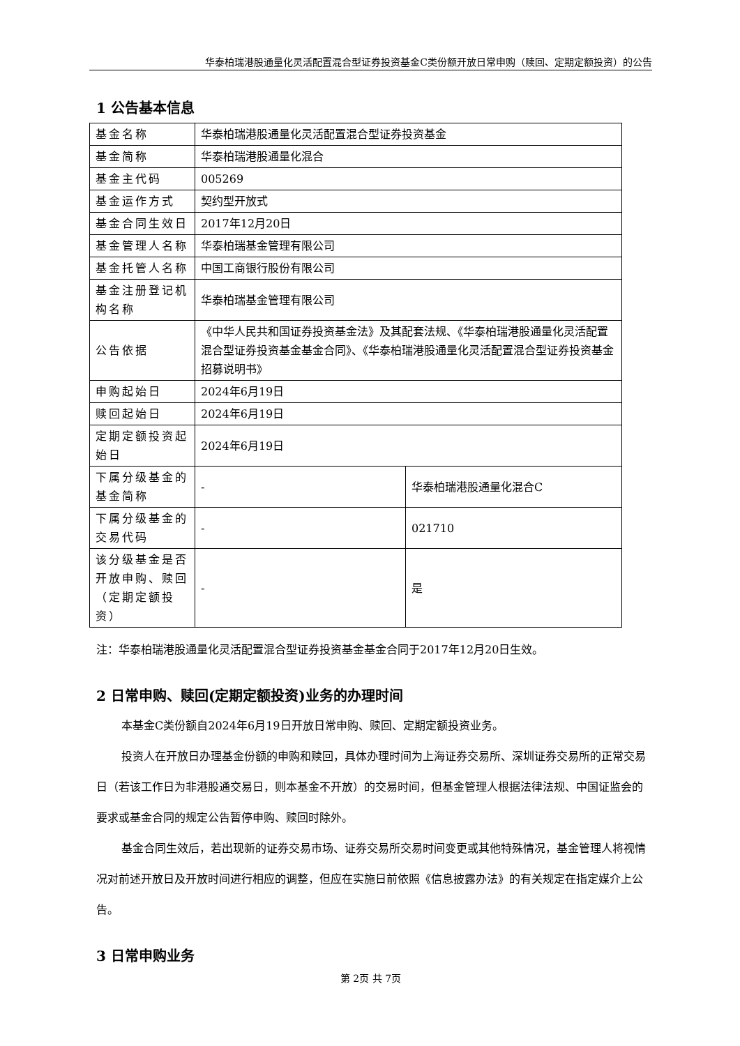华泰柏瑞港股通量化灵活配置混合型证券投资基金C类份额开放日常申购（赎回、定期定额投资）的公告
1 公告基本信息
| 基金名称 | 华泰柏瑞港股通量化灵活配置混合型证券投资基金 | |
| 基金简称 | 华泰柏瑞港股通量化混合 | |
| 基金主代码 | 005269 | |
| 基金运作方式 | 契约型开放式 | |
| 基金合同生效日 | 2017年12月20日 | |
| 基金管理人名称 | 华泰柏瑞基金管理有限公司 | |
| 基金托管人名称 | 中国工商银行股份有限公司 | |
| 基金注册登记机构名称 | 华泰柏瑞基金管理有限公司 | |
| 公告依据 | 《中华人民共和国证券投资基金法》及其配套法规、《华泰柏瑞港股通量化灵活配置混合型证券投资基金基金合同》、《华泰柏瑞港股通量化灵活配置混合型证券投资基金招募说明书》 | |
| 申购起始日 | 2024年6月19日 | |
| 赎回起始日 | 2024年6月19日 | |
| 定期定额投资起始日 | 2024年6月19日 | |
| 下属分级基金的基金简称 | - | 华泰柏瑞港股通量化混合C |
| 下属分级基金的交易代码 | - | 021710 |
| 该分级基金是否开放申购、赎回（定期定额投资） | - | 是 |
注：华泰柏瑞港股通量化灵活配置混合型证券投资基金基金合同于2017年12月20日生效。
2 日常申购、赎回(定期定额投资)业务的办理时间
本基金C类份额自2024年6月19日开放日常申购、赎回、定期定额投资业务。
投资人在开放日办理基金份额的申购和赎回，具体办理时间为上海证券交易所、深圳证券交易所的正常交易日（若该工作日为非港股通交易日，则本基金不开放）的交易时间，但基金管理人根据法律法规、中国证监会的要求或基金合同的规定公告暂停申购、赎回时除外。
基金合同生效后，若出现新的证券交易市场、证券交易所交易时间变更或其他特殊情况，基金管理人将视情况对前述开放日及开放时间进行相应的调整，但应在实施日前依照《信息披露办法》的有关规定在指定媒介上公告。
3 日常申购业务
第 2页 共 7页